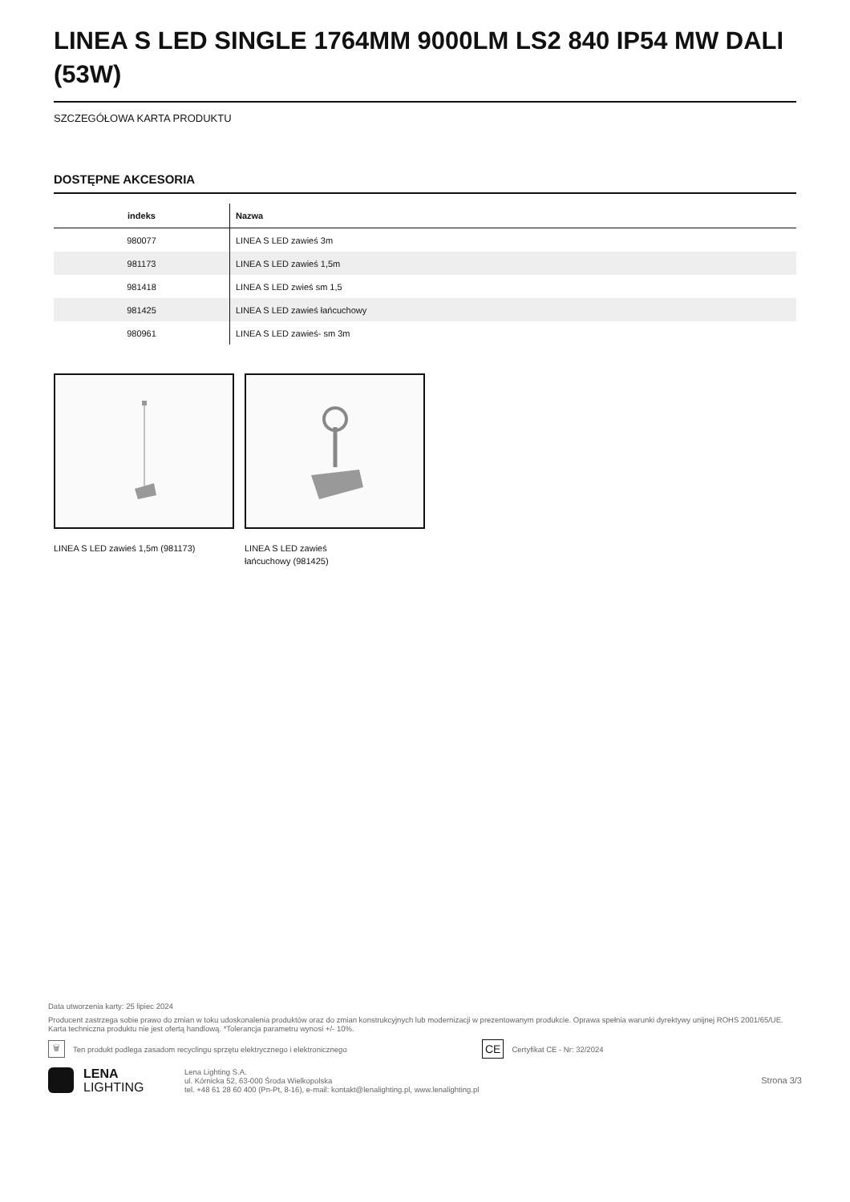LINEA S LED SINGLE 1764MM 9000LM LS2 840 IP54 MW DALI (53W)
SZCZEGÓŁOWA KARTA PRODUKTU
DOSTĘPNE AKCESORIA
| indeks | Nazwa |
| --- | --- |
| 980077 | LINEA S LED zawieś 3m |
| 981173 | LINEA S LED zawieś 1,5m |
| 981418 | LINEA S LED zwieś sm 1,5 |
| 981425 | LINEA S LED zawieś łańcuchowy |
| 980961 | LINEA S LED zawieś- sm 3m |
LINEA S LED zawieś 1,5m (981173)
LINEA S LED zawieś
łańcuchowy (981425)
Data utworzenia karty: 25 lipiec 2024
Producent zastrzega sobie prawo do zmian w toku udoskonalenia produktów oraz do zmian konstrukcyjnych lub modernizacji w prezentowanym produkcie. Oprawa spełnia warunki dyrektywy unijnej ROHS 2001/65/UE. Karta techniczna produktu nie jest ofertą handlową. *Tolerancja parametru wynosi +/- 10%.
🗑 Ten produkt podlega zasadom recyclingu sprzętu elektrycznego i elektronicznego CE Certyfikat CE - Nr: 32/2024
LENA
LIGHTING
Lena Lighting S.A.
ul. Kórnicka 52, 63-000 Środa Wielkopolska
tel. +48 61 28 60 400 (Pn-Pt, 8-16), e-mail: kontakt@lenalighting.pl, www.lenalighting.pl
Strona 3/3